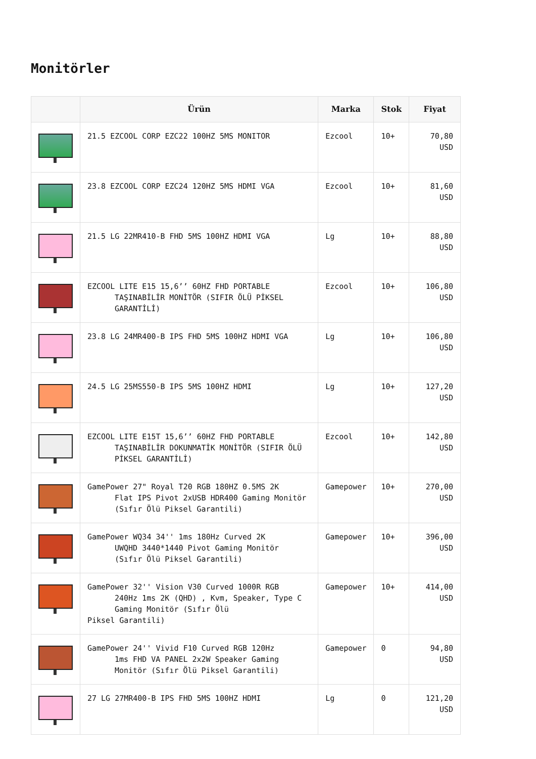Monitörler
| | Ürün | Marka | Stok | Fiyat |
| --- | --- | --- | --- | --- |
| | 21.5 EZCOOL CORP EZC22 100HZ 5MS MONITOR | Ezcool | 10+ | 70,80 USD |
| | 23.8 EZCOOL CORP EZC24 120HZ 5MS HDMI VGA | Ezcool | 10+ | 81,60 USD |
| | 21.5 LG 22MR410-B FHD 5MS 100HZ HDMI VGA | Lg | 10+ | 88,80 USD |
| | EZCOOL LITE E15 15,6’’ 60HZ FHD PORTABLE TAŞINABİLİR MONİTÖR (SIFIR ÖLÜ PİKSEL GARANTİLİ) | Ezcool | 10+ | 106,80 USD |
| | 23.8 LG 24MR400-B IPS FHD 5MS 100HZ HDMI VGA | Lg | 10+ | 106,80 USD |
| | 24.5 LG 25MS550-B IPS 5MS 100HZ HDMI | Lg | 10+ | 127,20 USD |
| | EZCOOL LITE E15T 15,6’’ 60HZ FHD PORTABLE TAŞINABİLİR DOKUNMATİK MONİTÖR (SIFIR ÖLÜ PİKSEL GARANTİLİ) | Ezcool | 10+ | 142,80 USD |
| | GamePower 27" Royal T20 RGB 180HZ 0.5MS 2K Flat IPS Pivot 2xUSB HDR400 Gaming Monitör (Sıfır Ölü Piksel Garantili) | Gamepower | 10+ | 270,00 USD |
| | GamePower WQ34 34'' 1ms 180Hz Curved 2K UWQHD 3440*1440 Pivot Gaming Monitör (Sıfır Ölü Piksel Garantili) | Gamepower | 10+ | 396,00 USD |
| | GamePower 32'' Vision V30 Curved 1000R RGB 240Hz 1ms 2K (QHD) , Kvm, Speaker, Type C Gaming Monitör (Sıfır Ölü Piksel Garantili) | Gamepower | 10+ | 414,00 USD |
| | GamePower 24'' Vivid F10 Curved RGB 120Hz 1ms FHD VA PANEL 2x2W Speaker Gaming Monitör (Sıfır Ölü Piksel Garantili) | Gamepower | 0 | 94,80 USD |
| | 27 LG 27MR400-B IPS FHD 5MS 100HZ HDMI | Lg | 0 | 121,20 USD |